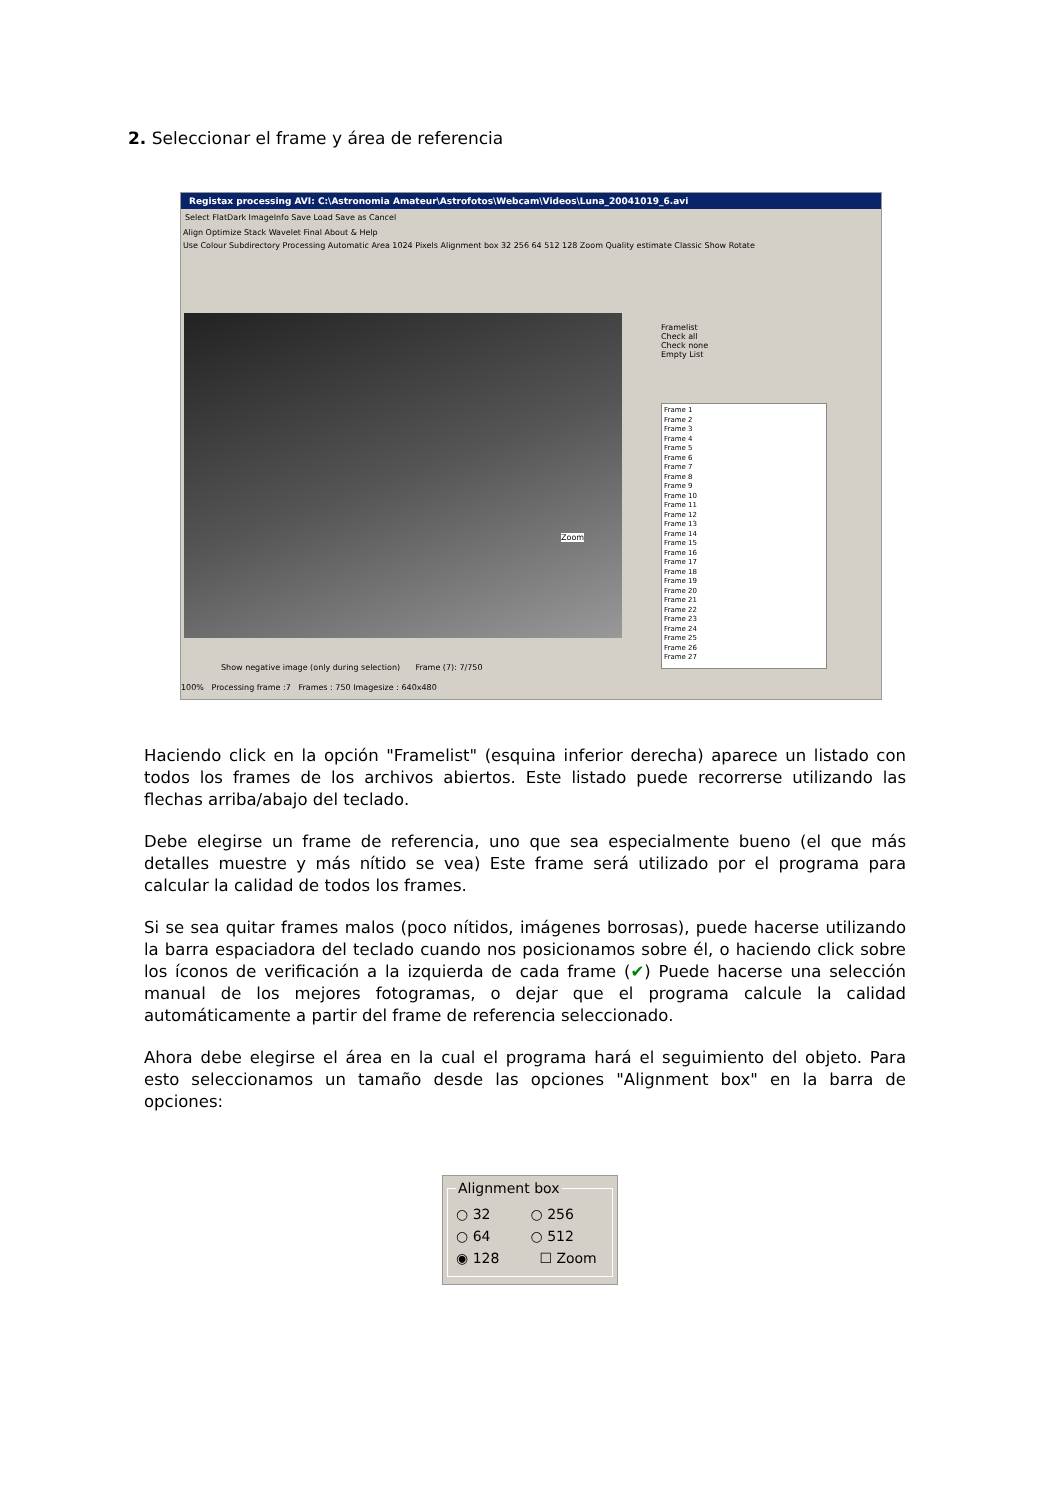2. Seleccionar el frame y área de referencia
Registax processing AVI: C:\Astronomia Amateur\Astrofotos\Webcam\Videos\Luna_20041019_6.avi
Select FlatDark ImageInfo Save Load Save as Cancel
Align Optimize Stack Wavelet Final About & Help
Use Colour Subdirectory Processing Automatic Area 1024 Pixels Alignment box 32 256 64 512 128 Zoom Quality estimate Classic Show Rotate
Framelist
Check all
Check none
Empty List
Frame 1
Frame 2
Frame 3
Frame 4
Frame 5
Frame 6
Frame 7
Frame 8
Frame 9
Frame 10
Frame 11
Frame 12
Frame 13
Frame 14
Frame 15
Frame 16
Frame 17
Frame 18
Frame 19
Frame 20
Frame 21
Frame 22
Frame 23
Frame 24
Frame 25
Frame 26
Frame 27
Zoom
Show negative image (only during selection) Frame (7): 7/750
100% Processing frame :7 Frames : 750 Imagesize : 640x480
Haciendo click en la opción "Framelist" (esquina inferior derecha) aparece un listado con todos los frames de los archivos abiertos. Este listado puede recorrerse utilizando las flechas arriba/abajo del teclado.
Debe elegirse un frame de referencia, uno que sea especialmente bueno (el que más detalles muestre y más nítido se vea) Este frame será utilizado por el programa para calcular la calidad de todos los frames.
Si se sea quitar frames malos (poco nítidos, imágenes borrosas), puede hacerse utilizando la barra espaciadora del teclado cuando nos posicionamos sobre él, o haciendo click sobre los íconos de verificación a la izquierda de cada frame (✔) Puede hacerse una selección manual de los mejores fotogramas, o dejar que el programa calcule la calidad automáticamente a partir del frame de referencia seleccionado.
Ahora debe elegirse el área en la cual el programa hará el seguimiento del objeto. Para esto seleccionamos un tamaño desde las opciones "Alignment box" en la barra de opciones:
Alignment box
○ 32 ○ 256
○ 64 ○ 512
◉ 128 ☐ Zoom